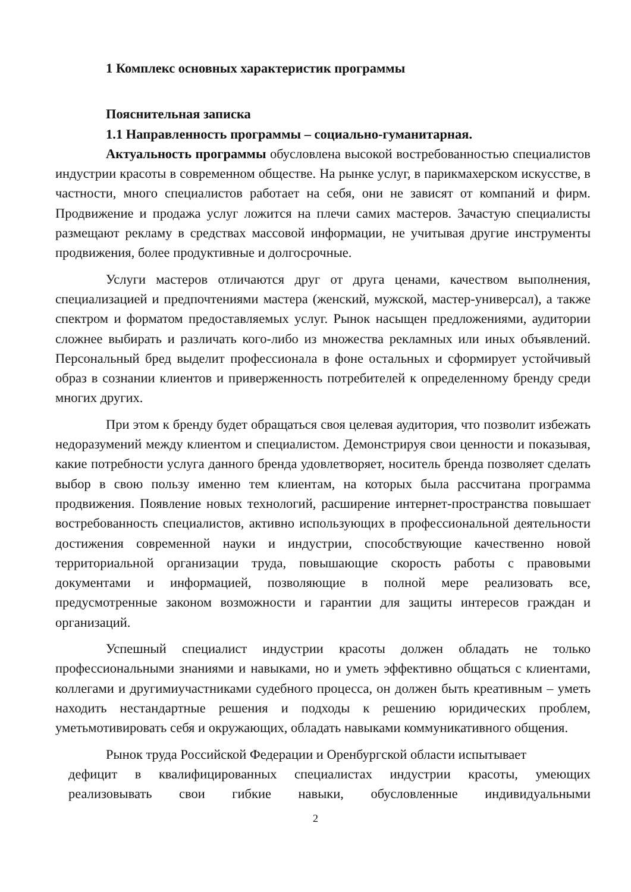1 Комплекс основных характеристик программы
Пояснительная записка
1.1 Направленность программы – социально-гуманитарная.
Актуальность программы обусловлена высокой востребованностью специалистов индустрии красоты в современном обществе. На рынке услуг, в парикмахерском искусстве, в частности, много специалистов работает на себя, они не зависят от компаний и фирм. Продвижение и продажа услуг ложится на плечи самих мастеров. Зачастую специалисты размещают рекламу в средствах массовой информации, не учитывая другие инструменты продвижения, более продуктивные и долгосрочные.
Услуги мастеров отличаются друг от друга ценами, качеством выполнения, специализацией и предпочтениями мастера (женский, мужской, мастер-универсал), а также спектром и форматом предоставляемых услуг. Рынок насыщен предложениями, аудитории сложнее выбирать и различать кого-либо из множества рекламных или иных объявлений. Персональный бред выделит профессионала в фоне остальных и сформирует устойчивый образ в сознании клиентов и приверженность потребителей к определенному бренду среди многих других.
При этом к бренду будет обращаться своя целевая аудитория, что позволит избежать недоразумений между клиентом и специалистом. Демонстрируя свои ценности и показывая, какие потребности услуга данного бренда удовлетворяет, носитель бренда позволяет сделать выбор в свою пользу именно тем клиентам, на которых была рассчитана программа продвижения. Появление новых технологий, расширение интернет-пространства повышает востребованность специалистов, активно использующих в профессиональной деятельности достижения современной науки и индустрии, способствующие качественно новой территориальной организации труда, повышающие скорость работы с правовыми документами и информацией, позволяющие в полной мере реализовать все, предусмотренные законом возможности и гарантии для защиты интересов граждан и организаций.
Успешный специалист индустрии красоты должен обладать не только профессиональными знаниями и навыками, но и уметь эффективно общаться с клиентами, коллегами и другимиучастниками судебного процесса, он должен быть креативным – уметь находить нестандартные решения и подходы к решению юридических проблем, уметьмотивировать себя и окружающих, обладать навыками коммуникативного общения.
Рынок труда Российской Федерации и Оренбургской области испытывает
дефицит в квалифицированных специалистах индустрии красоты, умеющих реализовывать свои гибкие навыки, обусловленные индивидуальными
2